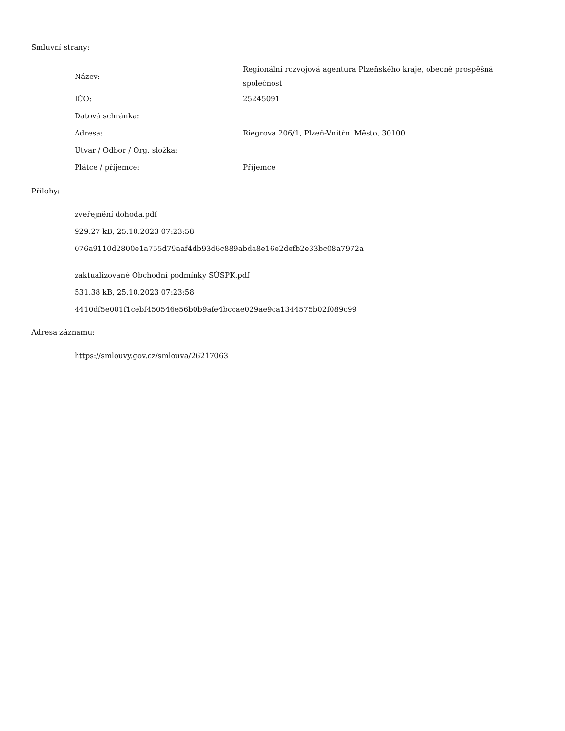Smluvní strany:
| Název: | Regionální rozvojová agentura Plzeňského kraje, obecně prospěšná společnost |
| IČO: | 25245091 |
| Datová schránka: | |
| Adresa: | Riegrova 206/1, Plzeň-Vnitřní Město, 30100 |
| Útvar / Odbor / Org. složka: | |
| Plátce / příjemce: | Příjemce |
Přílohy:
zveřejnění dohoda.pdf
929.27 kB, 25.10.2023 07:23:58
076a9110d2800e1a755d79aaf4db93d6c889abda8e16e2defb2e33bc08a7972a
zaktualizované Obchodní podmínky SÚSPK.pdf
531.38 kB, 25.10.2023 07:23:58
4410df5e001f1cebf450546e56b0b9afe4bccae029ae9ca1344575b02f089c99
Adresa záznamu:
https://smlouvy.gov.cz/smlouva/26217063